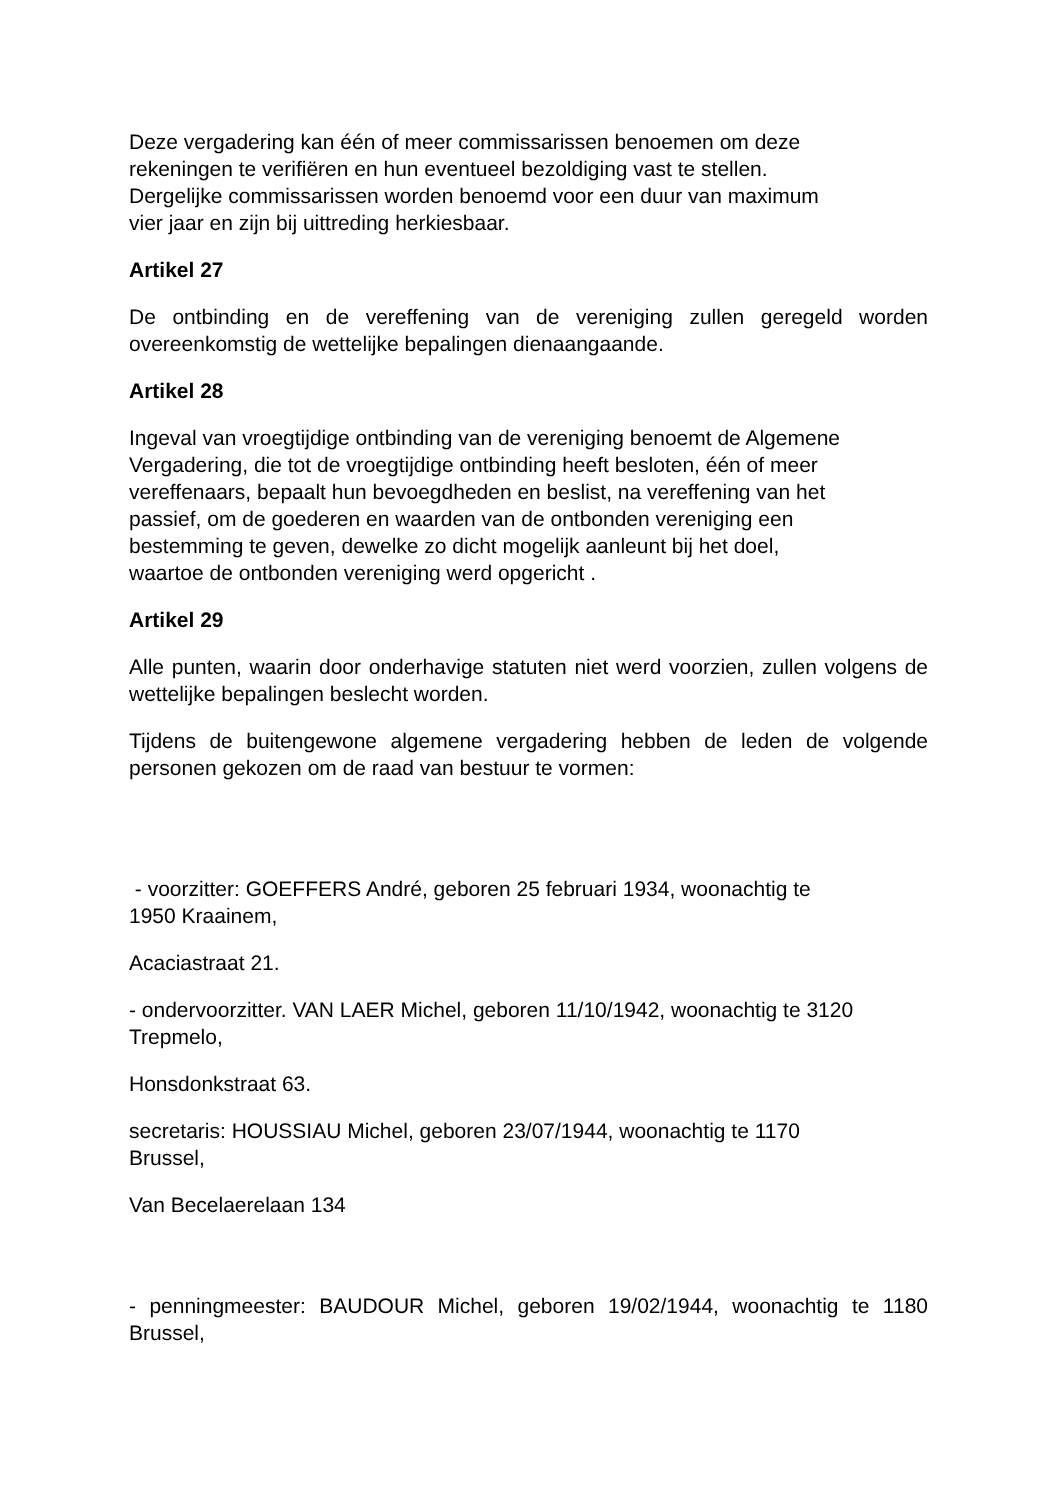Deze vergadering kan één of meer commissarissen benoemen om deze
rekeningen te verifiëren en hun eventueel bezoldiging vast te stellen.
Dergelijke commissarissen worden benoemd voor een duur van maximum
vier jaar en zijn bij uittreding herkiesbaar.
Artikel 27
De ontbinding en de vereffening van de vereniging zullen geregeld worden overeenkomstig de wettelijke bepalingen dienaangaande.
Artikel 28
Ingeval van vroegtijdige ontbinding van de vereniging benoemt de Algemene
Vergadering, die tot de vroegtijdige ontbinding heeft besloten, één of meer
vereffenaars, bepaalt hun bevoegdheden en beslist, na vereffening van het
passief, om de goederen en waarden van de ontbonden vereniging een
bestemming te geven, dewelke zo dicht mogelijk aanleunt bij het doel,
waartoe de ontbonden vereniging werd opgericht .
Artikel 29
Alle punten, waarin door onderhavige statuten niet werd voorzien, zullen volgens de wettelijke bepalingen beslecht worden.
Tijdens de buitengewone algemene vergadering hebben de leden de volgende personen gekozen om de raad van bestuur te vormen:
- voorzitter: GOEFFERS André, geboren 25 februari 1934, woonachtig te
1950 Kraainem,
Acaciastraat 21.
- ondervoorzitter. VAN LAER Michel, geboren 11/10/1942, woonachtig te 3120
Trepmelo,
Honsdonkstraat 63.
secretaris: HOUSSIAU Michel, geboren 23/07/1944, woonachtig te 1170
Brussel,
Van Becelaerelaan 134
- penningmeester: BAUDOUR Michel, geboren 19/02/1944, woonachtig te 1180 Brussel,